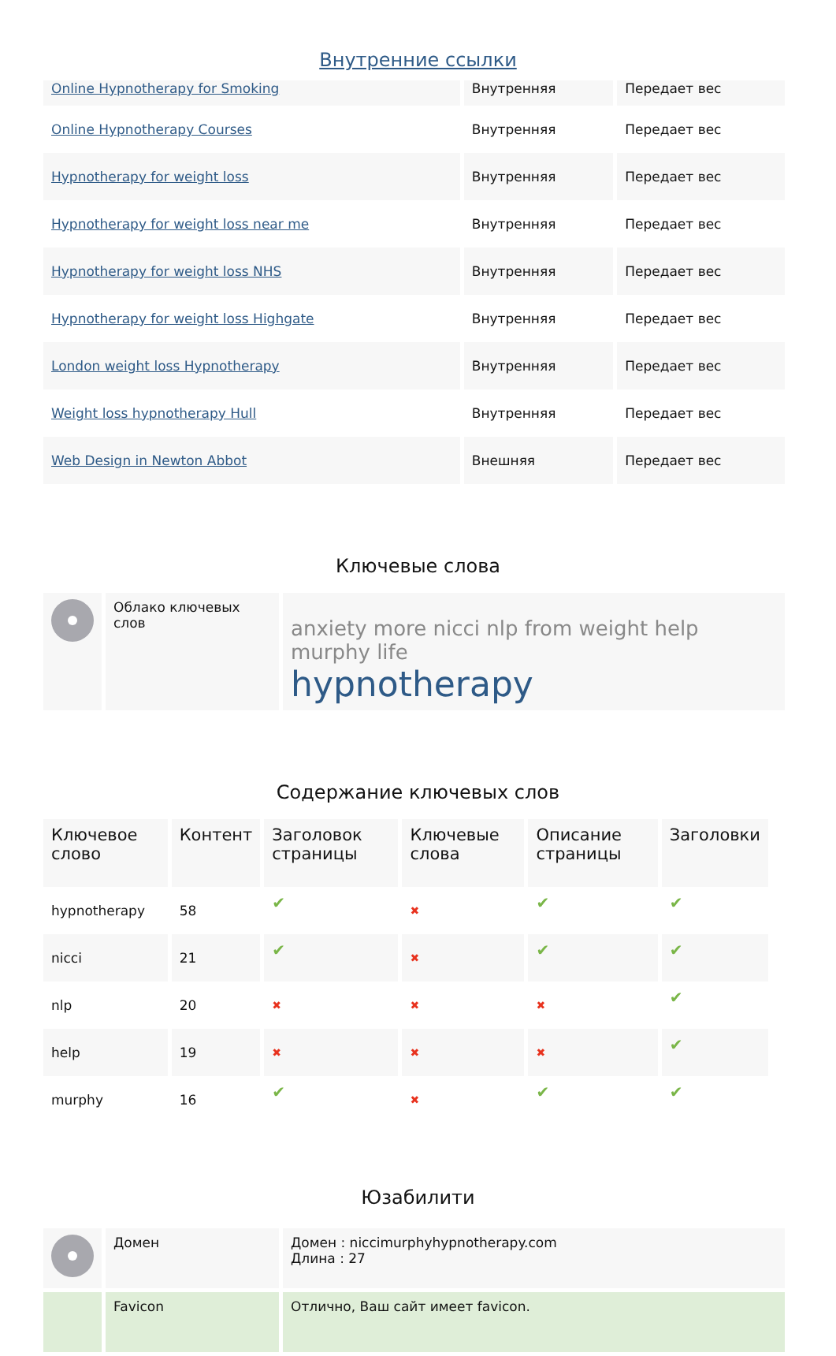Внутренние ссылки
| Online Hypnotherapy for Smoking | Внутренняя | Передает вес |
| Online Hypnotherapy Courses | Внутренняя | Передает вес |
| Hypnotherapy for weight loss | Внутренняя | Передает вес |
| Hypnotherapy for weight loss near me | Внутренняя | Передает вес |
| Hypnotherapy for weight loss NHS | Внутренняя | Передает вес |
| Hypnotherapy for weight loss Highgate | Внутренняя | Передает вес |
| London weight loss Hypnotherapy | Внутренняя | Передает вес |
| Weight loss hypnotherapy Hull | Внутренняя | Передает вес |
| Web Design in Newton Abbot | Внешняя | Передает вес |
Ключевые слова
| | Облако ключевых слов | anxiety more nicci nlp from weight help murphy life hypnotherapy |
Содержание ключевых слов
| Ключевое слово | Контент | Заголовок страницы | Ключевые слова | Описание страницы | Заголовки |
| --- | --- | --- | --- | --- | --- |
| hypnotherapy | 58 | ✔ | ✖ | ✔ | ✔ |
| nicci | 21 | ✔ | ✖ | ✔ | ✔ |
| nlp | 20 | ✖ | ✖ | ✖ | ✔ |
| help | 19 | ✖ | ✖ | ✖ | ✔ |
| murphy | 16 | ✔ | ✖ | ✔ | ✔ |
Юзабилити
| | Домен | Домен : niccimurphyhypnotherapy.com Длина : 27 |
| | Favicon | Отлично, Ваш сайт имеет favicon. |